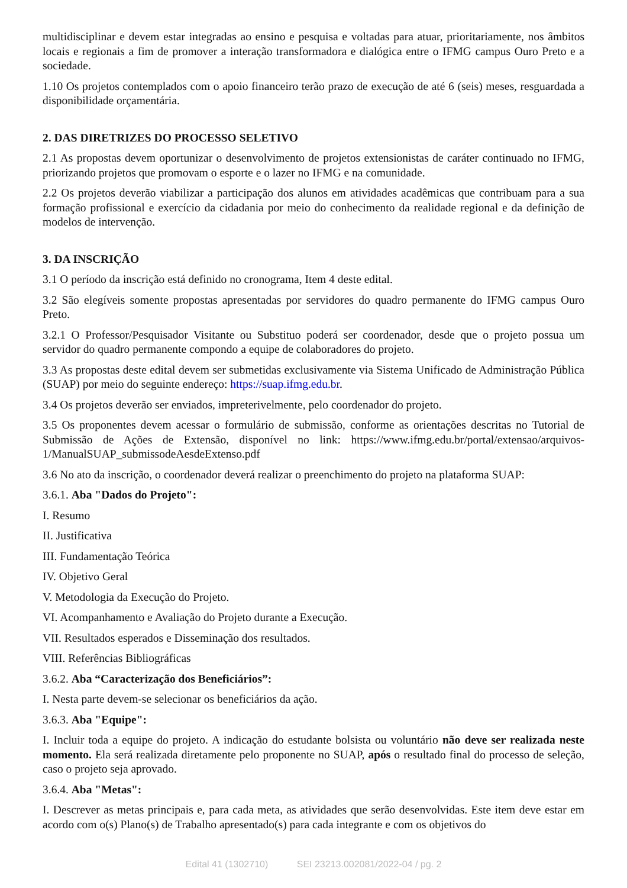multidisciplinar e devem estar integradas ao ensino e pesquisa e voltadas para atuar, prioritariamente, nos âmbitos locais e regionais a fim de promover a interação transformadora e dialógica entre o IFMG campus Ouro Preto e a sociedade.
1.10 Os projetos contemplados com o apoio financeiro terão prazo de execução de até 6 (seis) meses, resguardada a disponibilidade orçamentária.
2. DAS DIRETRIZES DO PROCESSO SELETIVO
2.1 As propostas devem oportunizar o desenvolvimento de projetos extensionistas de caráter continuado no IFMG, priorizando projetos que promovam o esporte e o lazer no IFMG e na comunidade.
2.2 Os projetos deverão viabilizar a participação dos alunos em atividades acadêmicas que contribuam para a sua formação profissional e exercício da cidadania por meio do conhecimento da realidade regional e da definição de modelos de intervenção.
3. DA INSCRIÇÃO
3.1 O período da inscrição está definido no cronograma, Item 4 deste edital.
3.2 São elegíveis somente propostas apresentadas por servidores do quadro permanente do IFMG campus Ouro Preto.
3.2.1 O Professor/Pesquisador Visitante ou Substituo poderá ser coordenador, desde que o projeto possua um servidor do quadro permanente compondo a equipe de colaboradores do projeto.
3.3 As propostas deste edital devem ser submetidas exclusivamente via Sistema Unificado de Administração Pública (SUAP) por meio do seguinte endereço: https://suap.ifmg.edu.br.
3.4 Os projetos deverão ser enviados, impreterivelmente, pelo coordenador do projeto.
3.5 Os proponentes devem acessar o formulário de submissão, conforme as orientações descritas no Tutorial de Submissão de Ações de Extensão, disponível no link: https://www.ifmg.edu.br/portal/extensao/arquivos-1/ManualSUAP_submissodeAesdeExtenso.pdf
3.6 No ato da inscrição, o coordenador deverá realizar o preenchimento do projeto na plataforma SUAP:
3.6.1. Aba "Dados do Projeto":
I. Resumo
II. Justificativa
III. Fundamentação Teórica
IV. Objetivo Geral
V. Metodologia da Execução do Projeto.
VI. Acompanhamento e Avaliação do Projeto durante a Execução.
VII. Resultados esperados e Disseminação dos resultados.
VIII. Referências Bibliográficas
3.6.2. Aba “Caracterização dos Beneficiários”:
I. Nesta parte devem-se selecionar os beneficiários da ação.
3.6.3. Aba "Equipe":
I. Incluir toda a equipe do projeto. A indicação do estudante bolsista ou voluntário não deve ser realizada neste momento. Ela será realizada diretamente pelo proponente no SUAP, após o resultado final do processo de seleção, caso o projeto seja aprovado.
3.6.4. Aba "Metas":
I. Descrever as metas principais e, para cada meta, as atividades que serão desenvolvidas. Este item deve estar em acordo com o(s) Plano(s) de Trabalho apresentado(s) para cada integrante e com os objetivos do
Edital 41 (1302710) SEI 23213.002081/2022-04 / pg. 2